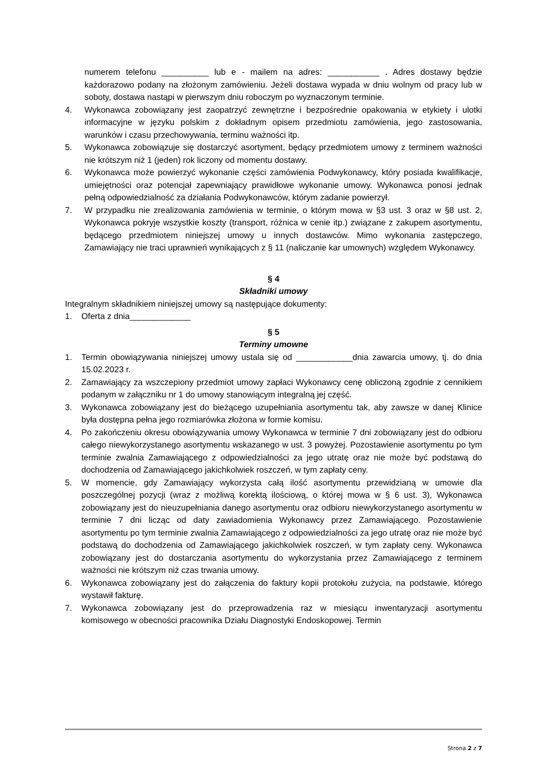numerem telefonu __________ lub e - mailem na adres: ___________ . Adres dostawy będzie każdorazowo podany na złożonym zamówieniu. Jeżeli dostawa wypada w dniu wolnym od pracy lub w soboty, dostawa nastąpi w pierwszym dniu roboczym po wyznaczonym terminie.
4. Wykonawca zobowiązany jest zaopatrzyć zewnętrzne i bezpośrednie opakowania w etykiety i ulotki informacyjne w języku polskim z dokładnym opisem przedmiotu zamówienia, jego zastosowania, warunków i czasu przechowywania, terminu ważności itp.
5. Wykonawca zobowiązuje się dostarczyć asortyment, będący przedmiotem umowy z terminem ważności nie krótszym niż 1 (jeden) rok liczony od momentu dostawy.
6. Wykonawca może powierzyć wykonanie części zamówienia Podwykonawcy, który posiada kwalifikacje, umiejętności oraz potencjał zapewniający prawidłowe wykonanie umowy. Wykonawca ponosi jednak pełną odpowiedzialność za działania Podwykonawców, którym zadanie powierzył.
7. W przypadku nie zrealizowania zamówienia w terminie, o którym mowa w §3 ust. 3 oraz w §8 ust. 2, Wykonawca pokryje wszystkie koszty (transport, różnica w cenie itp.) związane z zakupem asortymentu, będącego przedmiotem niniejszej umowy u innych dostawców. Mimo wykonania zastępczego, Zamawiający nie traci uprawnień wynikających z § 11 (naliczanie kar umownych) względem Wykonawcy.
§ 4
Składniki umowy
Integralnym składnikiem niniejszej umowy są następujące dokumenty:
1. Oferta z dnia_____________
§ 5
Terminy umowne
1. Termin obowiązywania niniejszej umowy ustala się od ____________dnia zawarcia umowy, tj. do dnia 15.02.2023 r.
2. Zamawiający za wszczepiony przedmiot umowy zapłaci Wykonawcy cenę obliczoną zgodnie z cennikiem podanym w załączniku nr 1 do umowy stanowiącym integralną jej część.
3. Wykonawca zobowiązany jest do bieżącego uzupełniania asortymentu tak, aby zawsze w danej Klinice była dostępna pełna jego rozmiarówka złożona w formie komisu.
4. Po zakończeniu okresu obowiązywania umowy Wykonawca w terminie 7 dni zobowiązany jest do odbioru całego niewykorzystanego asortymentu wskazanego w ust. 3 powyżej. Pozostawienie asortymentu po tym terminie zwalnia Zamawiającego z odpowiedzialności za jego utratę oraz nie może być podstawą do dochodzenia od Zamawiającego jakichkolwiek roszczeń, w tym zapłaty ceny.
5. W momencie, gdy Zamawiający wykorzysta całą ilość asortymentu przewidzianą w umowie dla poszczególnej pozycji (wraz z możliwą korektą ilościową, o której mowa w § 6 ust. 3), Wykonawca zobowiązany jest do nieuzupełniania danego asortymentu oraz odbioru niewykorzystanego asortymentu w terminie 7 dni licząc od daty zawiadomienia Wykonawcy przez Zamawiającego. Pozostawienie asortymentu po tym terminie zwalnia Zamawiającego z odpowiedzialności za jego utratę oraz nie może być podstawą do dochodzenia od Zamawiającego jakichkolwiek roszczeń, w tym zapłaty ceny. Wykonawca zobowiązany jest do dostarczania asortymentu do wykorzystania przez Zamawiającego z terminem ważności nie krótszym niż czas trwania umowy.
6. Wykonawca zobowiązany jest do załączenia do faktury kopii protokołu zużycia, na podstawie, którego wystawił fakturę.
7. Wykonawca zobowiązany jest do przeprowadzenia raz w miesiącu inwentaryzacji asortymentu komisowego w obecności pracownika Działu Diagnostyki Endoskopowej. Termin
Strona 2 z 7